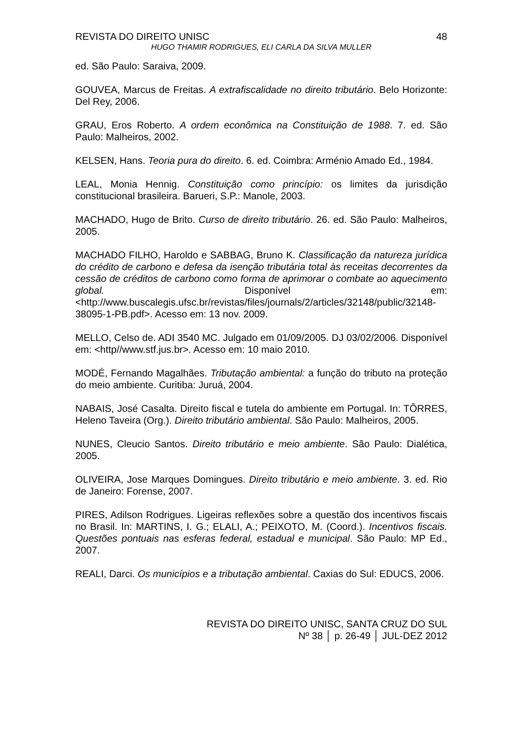REVISTA DO DIREITO UNISC 48
HUGO THAMIR RODRIGUES, ELI CARLA DA SILVA MULLER
ed. São Paulo: Saraiva, 2009.
GOUVEA, Marcus de Freitas. A extrafiscalidade no direito tributário. Belo Horizonte: Del Rey, 2006.
GRAU, Eros Roberto. A ordem econômica na Constituição de 1988. 7. ed. São Paulo: Malheiros, 2002.
KELSEN, Hans. Teoria pura do direito. 6. ed. Coimbra: Arménio Amado Ed., 1984.
LEAL, Monia Hennig. Constituição como princípio: os limites da jurisdição constitucional brasileira. Barueri, S.P.: Manole, 2003.
MACHADO, Hugo de Brito. Curso de direito tributário. 26. ed. São Paulo: Malheiros, 2005.
MACHADO FILHO, Haroldo e SABBAG, Bruno K. Classificação da natureza jurídica do crédito de carbono e defesa da isenção tributária total às receitas decorrentes da cessão de créditos de carbono como forma de aprimorar o combate ao aquecimento global. Disponível em: <http://www.buscalegis.ufsc.br/revistas/files/journals/2/articles/32148/public/32148-38095-1-PB.pdf>. Acesso em: 13 nov. 2009.
MELLO, Celso de. ADI 3540 MC. Julgado em 01/09/2005. DJ 03/02/2006. Disponível em: <http//www.stf.jus.br>. Acesso em: 10 maio 2010.
MODÉ, Fernando Magalhães. Tributação ambiental: a função do tributo na proteção do meio ambiente. Curitiba: Juruá, 2004.
NABAIS, José Casalta. Direito fiscal e tutela do ambiente em Portugal. In: TÔRRES, Heleno Taveira (Org.). Direito tributário ambiental. São Paulo: Malheiros, 2005.
NUNES, Cleucio Santos. Direito tributário e meio ambiente. São Paulo: Dialética, 2005.
OLIVEIRA, Jose Marques Domingues. Direito tributário e meio ambiente. 3. ed. Rio de Janeiro: Forense, 2007.
PIRES, Adilson Rodrigues. Ligeiras reflexões sobre a questão dos incentivos fiscais no Brasil. In: MARTINS, I. G.; ELALI, A.; PEIXOTO, M. (Coord.). Incentivos fiscais. Questões pontuais nas esferas federal, estadual e municipal. São Paulo: MP Ed., 2007.
REALI, Darci. Os municípios e a tributação ambiental. Caxias do Sul: EDUCS, 2006.
REVISTA DO DIREITO UNISC, SANTA CRUZ DO SUL
Nº 38 │ p. 26-49 │ JUL-DEZ 2012